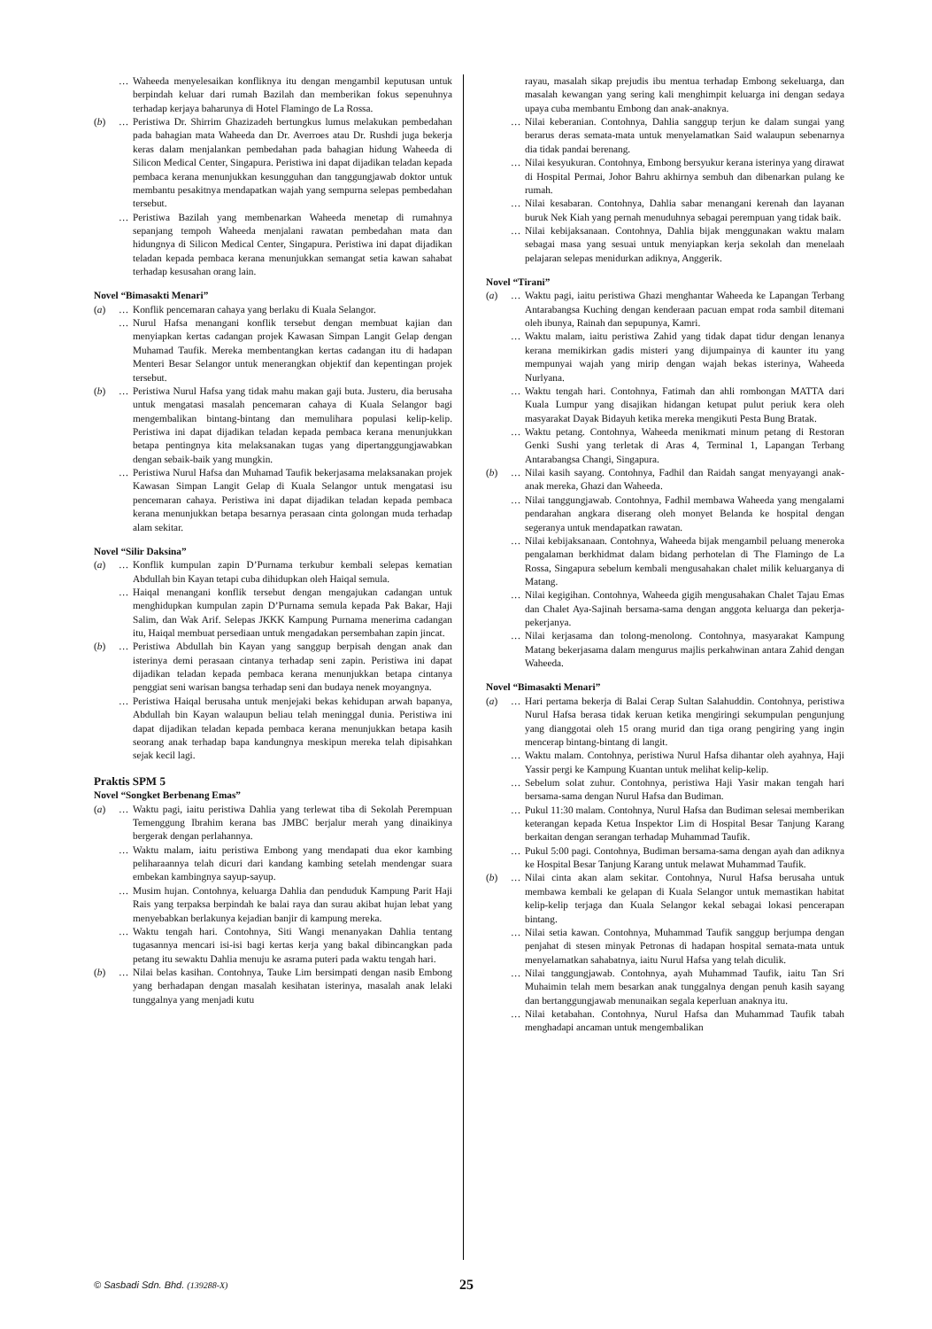… Waheeda menyelesaikan konfliknya itu dengan mengambil keputusan untuk berpindah keluar dari rumah Bazilah dan memberikan fokus sepenuhnya terhadap kerjaya baharunya di Hotel Flamingo de La Rossa.
(b) … Peristiwa Dr. Shirrim Ghazizadeh bertungkus lumus melakukan pembedahan pada bahagian mata Waheeda dan Dr. Averroes atau Dr. Rushdi juga bekerja keras dalam menjalankan pembedahan pada bahagian hidung Waheeda di Silicon Medical Center, Singapura. Peristiwa ini dapat dijadikan teladan kepada pembaca kerana menunjukkan kesungguhan dan tanggungjawab doktor untuk membantu pesakitnya mendapatkan wajah yang sempurna selepas pembedahan tersebut.
… Peristiwa Bazilah yang membenarkan Waheeda menetap di rumahnya sepanjang tempoh Waheeda menjalani rawatan pembedahan mata dan hidungnya di Silicon Medical Center, Singapura. Peristiwa ini dapat dijadikan teladan kepada pembaca kerana menunjukkan semangat setia kawan sahabat terhadap kesusahan orang lain.
Novel “Bimasakti Menari”
(a) … Konflik pencemaran cahaya yang berlaku di Kuala Selangor.
… Nurul Hafsa menangani konflik tersebut dengan membuat kajian dan menyiapkan kertas cadangan projek Kawasan Simpan Langit Gelap dengan Muhamad Taufik. Mereka membentangkan kertas cadangan itu di hadapan Menteri Besar Selangor untuk menerangkan objektif dan kepentingan projek tersebut.
(b) … Peristiwa Nurul Hafsa yang tidak mahu makan gaji buta. Justeru, dia berusaha untuk mengatasi masalah pencemaran cahaya di Kuala Selangor bagi mengembalikan bintang-bintang dan memulihara populasi kelip-kelip. Peristiwa ini dapat dijadikan teladan kepada pembaca kerana menunjukkan betapa pentingnya kita melaksanakan tugas yang dipertanggungjawabkan dengan sebaik-baik yang mungkin.
… Peristiwa Nurul Hafsa dan Muhamad Taufik bekerjasama melaksanakan projek Kawasan Simpan Langit Gelap di Kuala Selangor untuk mengatasi isu pencemaran cahaya. Peristiwa ini dapat dijadikan teladan kepada pembaca kerana menunjukkan betapa besarnya perasaan cinta golongan muda terhadap alam sekitar.
Novel “Silir Daksina”
(a) … Konflik kumpulan zapin D’Purnama terkubur kembali selepas kematian Abdullah bin Kayan tetapi cuba dihidupkan oleh Haiqal semula.
… Haiqal menangani konflik tersebut dengan mengajukan cadangan untuk menghidupkan kumpulan zapin D’Purnama semula kepada Pak Bakar, Haji Salim, dan Wak Arif. Selepas JKKK Kampung Purnama menerima cadangan itu, Haiqal membuat persediaan untuk mengadakan persembahan zapin jincat.
(b) … Peristiwa Abdullah bin Kayan yang sanggup berpisah dengan anak dan isterinya demi perasaan cintanya terhadap seni zapin. Peristiwa ini dapat dijadikan teladan kepada pembaca kerana menunjukkan betapa cintanya penggiat seni warisan bangsa terhadap seni dan budaya nenek moyangnya.
… Peristiwa Haiqal berusaha untuk menjejaki bekas kehidupan arwah bapanya, Abdullah bin Kayan walaupun beliau telah meninggal dunia. Peristiwa ini dapat dijadikan teladan kepada pembaca kerana menunjukkan betapa kasih seorang anak terhadap bapa kandungnya meskipun mereka telah dipisahkan sejak kecil lagi.
Praktis SPM 5
Novel “Songket Berbenang Emas”
(a) … Waktu pagi, iaitu peristiwa Dahlia yang terlewat tiba di Sekolah Perempuan Temenggung Ibrahim kerana bas JMBC berjalur merah yang dinaikinya bergerak dengan perlahannya.
… Waktu malam, iaitu peristiwa Embong yang mendapati dua ekor kambing peliharaannya telah dicuri dari kandang kambing setelah mendengar suara embekan kambingnya sayup-sayup.
… Musim hujan. Contohnya, keluarga Dahlia dan penduduk Kampung Parit Haji Rais yang terpaksa berpindah ke balai raya dan surau akibat hujan lebat yang menyebabkan berlakunya kejadian banjir di kampung mereka.
… Waktu tengah hari. Contohnya, Siti Wangi menanyakan Dahlia tentang tugasannya mencari isi-isi bagi kertas kerja yang bakal dibincangkan pada petang itu sewaktu Dahlia menuju ke asrama puteri pada waktu tengah hari.
(b) … Nilai belas kasihan. Contohnya, Tauke Lim bersimpati dengan nasib Embong yang berhadapan dengan masalah kesihatan isterinya, masalah anak lelaki tunggalnya yang menjadi kutu
rayau, masalah sikap prejudis ibu mentua terhadap Embong sekeluarga, dan masalah kewangan yang sering kali menghimpit keluarga ini dengan sedaya upaya cuba membantu Embong dan anak-anaknya.
… Nilai keberanian. Contohnya, Dahlia sanggup terjun ke dalam sungai yang berarus deras semata-mata untuk menyelamatkan Said walaupun sebenarnya dia tidak pandai berenang.
… Nilai kesyukuran. Contohnya, Embong bersyukur kerana isterinya yang dirawat di Hospital Permai, Johor Bahru akhirnya sembuh dan dibenarkan pulang ke rumah.
… Nilai kesabaran. Contohnya, Dahlia sabar menangani kerenah dan layanan buruk Nek Kiah yang pernah menuduhnya sebagai perempuan yang tidak baik.
… Nilai kebijaksanaan. Contohnya, Dahlia bijak menggunakan waktu malam sebagai masa yang sesuai untuk menyiapkan kerja sekolah dan menelaah pelajaran selepas menidurkan adiknya, Anggerik.
Novel “Tirani”
(a) … Waktu pagi, iaitu peristiwa Ghazi menghantar Waheeda ke Lapangan Terbang Antarabangsa Kuching dengan kenderaan pacuan empat roda sambil ditemani oleh ibunya, Rainah dan sepupunya, Kamri.
… Waktu malam, iaitu peristiwa Zahid yang tidak dapat tidur dengan lenanya kerana memikirkan gadis misteri yang dijumpainya di kaunter itu yang mempunyai wajah yang mirip dengan wajah bekas isterinya, Waheeda Nurlyana.
… Waktu tengah hari. Contohnya, Fatimah dan ahli rombongan MATTA dari Kuala Lumpur yang disajikan hidangan ketupat pulut periuk kera oleh masyarakat Dayak Bidayuh ketika mereka mengikuti Pesta Bung Bratak.
… Waktu petang. Contohnya, Waheeda menikmati minum petang di Restoran Genki Sushi yang terletak di Aras 4, Terminal 1, Lapangan Terbang Antarabangsa Changi, Singapura.
(b) … Nilai kasih sayang. Contohnya, Fadhil dan Raidah sangat menyayangi anak-anak mereka, Ghazi dan Waheeda.
… Nilai tanggungjawab. Contohnya, Fadhil membawa Waheeda yang mengalami pendarahan angkara diserang oleh monyet Belanda ke hospital dengan segeranya untuk mendapatkan rawatan.
… Nilai kebijaksanaan. Contohnya, Waheeda bijak mengambil peluang meneroka pengalaman berkhidmat dalam bidang perhotelan di The Flamingo de La Rossa, Singapura sebelum kembali mengusahakan chalet milik keluarganya di Matang.
… Nilai kegigihan. Contohnya, Waheeda gigih mengusahakan Chalet Tajau Emas dan Chalet Aya-Sajinah bersama-sama dengan anggota keluarga dan pekerja-pekerjanya.
… Nilai kerjasama dan tolong-menolong. Contohnya, masyarakat Kampung Matang bekerjasama dalam mengurus majlis perkahwinan antara Zahid dengan Waheeda.
Novel “Bimasakti Menari”
(a) … Hari pertama bekerja di Balai Cerap Sultan Salahuddin. Contohnya, peristiwa Nurul Hafsa berasa tidak keruan ketika mengiringi sekumpulan pengunjung yang dianggotai oleh 15 orang murid dan tiga orang pengiring yang ingin mencerap bintang-bintang di langit.
… Waktu malam. Contohnya, peristiwa Nurul Hafsa dihantar oleh ayahnya, Haji Yassir pergi ke Kampung Kuantan untuk melihat kelip-kelip.
… Sebelum solat zuhur. Contohnya, peristiwa Haji Yasir makan tengah hari bersama-sama dengan Nurul Hafsa dan Budiman.
… Pukul 11:30 malam. Contohnya, Nurul Hafsa dan Budiman selesai memberikan keterangan kepada Ketua Inspektor Lim di Hospital Besar Tanjung Karang berkaitan dengan serangan terhadap Muhammad Taufik.
… Pukul 5:00 pagi. Contohnya, Budiman bersama-sama dengan ayah dan adiknya ke Hospital Besar Tanjung Karang untuk melawat Muhammad Taufik.
(b) … Nilai cinta akan alam sekitar. Contohnya, Nurul Hafsa berusaha untuk membawa kembali ke gelapan di Kuala Selangor untuk memastikan habitat kelip-kelip terjaga dan Kuala Selangor kekal sebagai lokasi pencerapan bintang.
… Nilai setia kawan. Contohnya, Muhammad Taufik sanggup berjumpa dengan penjahat di stesen minyak Petronas di hadapan hospital semata-mata untuk menyelamatkan sahabatnya, iaitu Nurul Hafsa yang telah diculik.
… Nilai tanggungjawab. Contohnya, ayah Muhammad Taufik, iaitu Tan Sri Muhaimin telah mem besarkan anak tunggalnya dengan penuh kasih sayang dan bertanggungjawab menunaikan segala keperluan anaknya itu.
… Nilai ketabahan. Contohnya, Nurul Hafsa dan Muhammad Taufik tabah menghadapi ancaman untuk mengembalikan
© Sasbadi Sdn. Bhd. (139288-X) 25